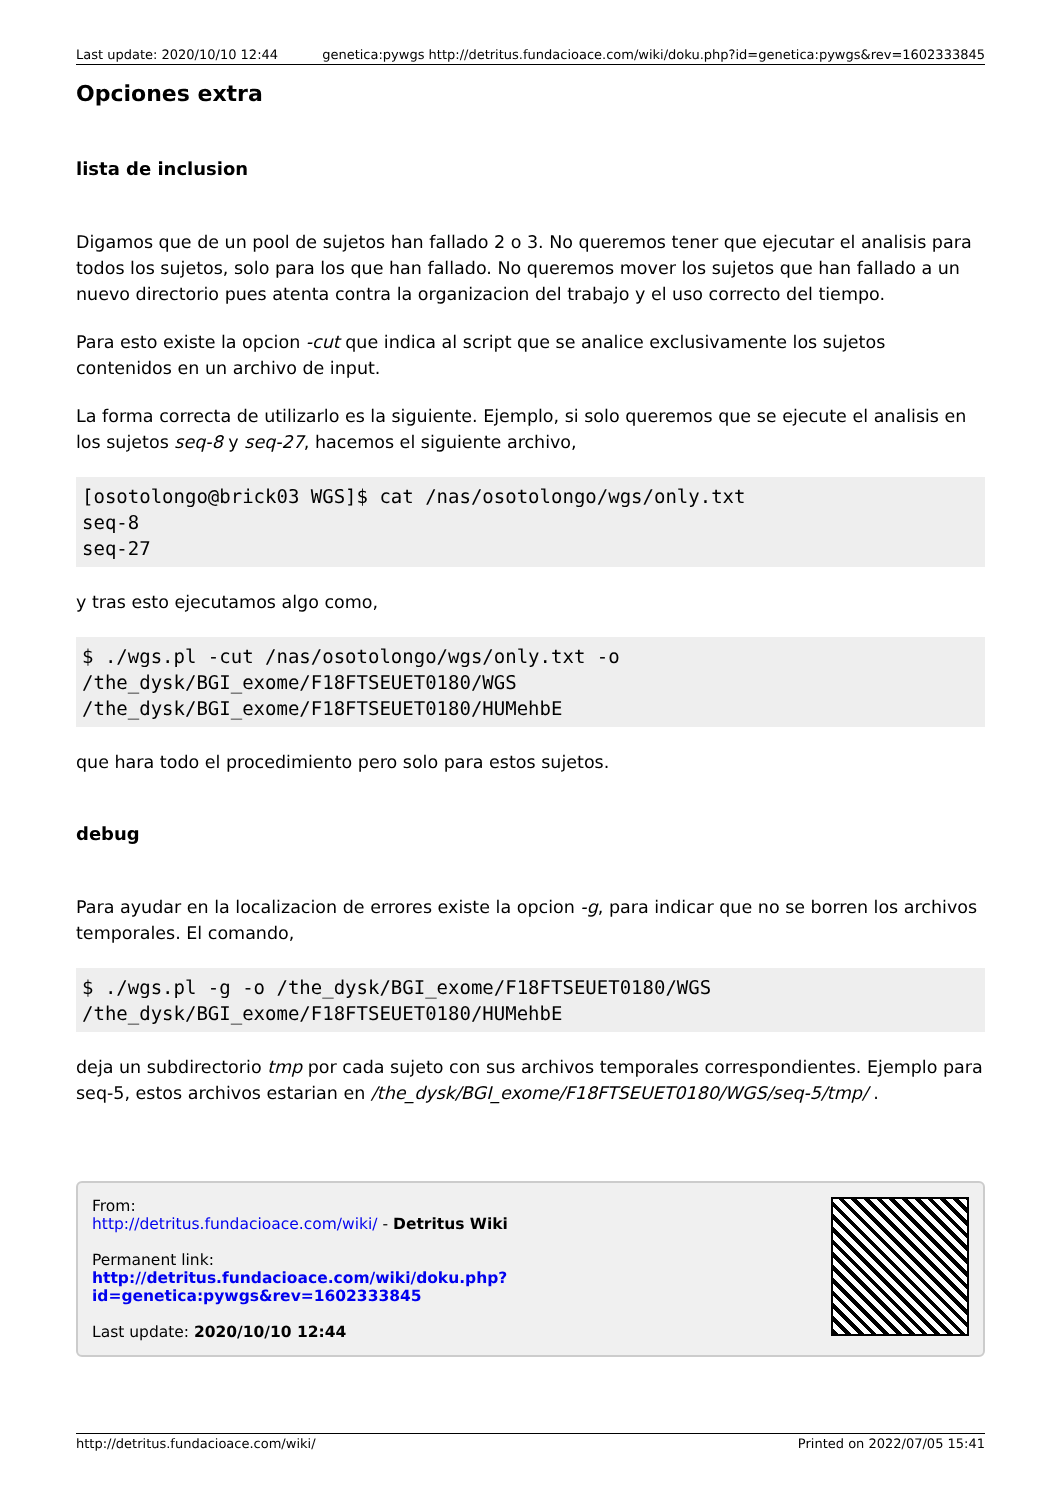Last update: 2020/10/10 12:44 genetica:pywgs http://detritus.fundacioace.com/wiki/doku.php?id=genetica:pywgs&rev=1602333845
Opciones extra
lista de inclusion
Digamos que de un pool de sujetos han fallado 2 o 3. No queremos tener que ejecutar el analisis para todos los sujetos, solo para los que han fallado. No queremos mover los sujetos que han fallado a un nuevo directorio pues atenta contra la organizacion del trabajo y el uso correcto del tiempo.
Para esto existe la opcion -cut que indica al script que se analice exclusivamente los sujetos contenidos en un archivo de input.
La forma correcta de utilizarlo es la siguiente. Ejemplo, si solo queremos que se ejecute el analisis en los sujetos seq-8 y seq-27, hacemos el siguiente archivo,
[osotolongo@brick03 WGS]$ cat /nas/osotolongo/wgs/only.txt
seq-8
seq-27
y tras esto ejecutamos algo como,
$ ./wgs.pl -cut /nas/osotolongo/wgs/only.txt -o
/the_dysk/BGI_exome/F18FTSEUET0180/WGS
/the_dysk/BGI_exome/F18FTSEUET0180/HUMehbE
que hara todo el procedimiento pero solo para estos sujetos.
debug
Para ayudar en la localizacion de errores existe la opcion -g, para indicar que no se borren los archivos temporales. El comando,
$ ./wgs.pl -g -o /the_dysk/BGI_exome/F18FTSEUET0180/WGS
/the_dysk/BGI_exome/F18FTSEUET0180/HUMehbE
deja un subdirectorio tmp por cada sujeto con sus archivos temporales correspondientes. Ejemplo para seq-5, estos archivos estarian en /the_dysk/BGI_exome/F18FTSEUET0180/WGS/seq-5/tmp/ .
From:
http://detritus.fundacioace.com/wiki/ - Detritus Wiki
Permanent link:
http://detritus.fundacioace.com/wiki/doku.php?id=genetica:pywgs&rev=1602333845
Last update: 2020/10/10 12:44
http://detritus.fundacioace.com/wiki/ Printed on 2022/07/05 15:41